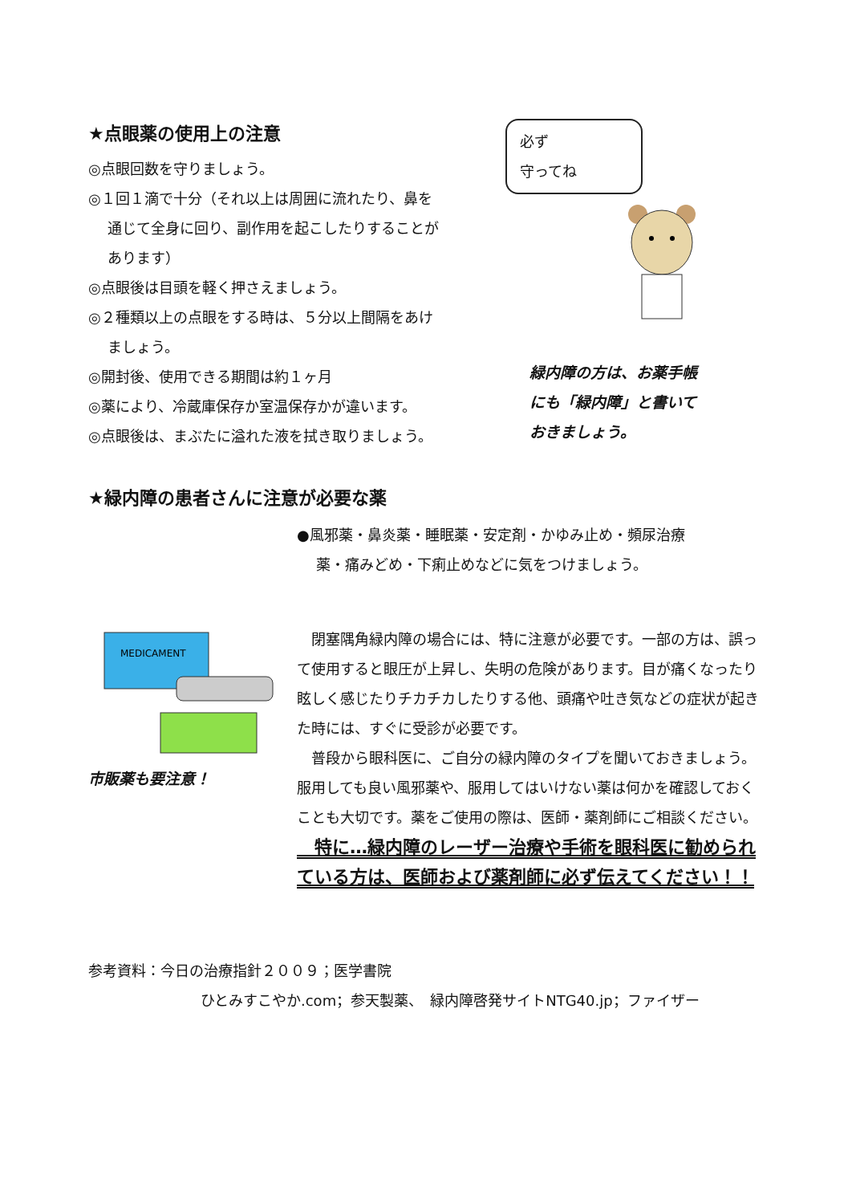★点眼薬の使用上の注意
◎点眼回数を守りましょう。
◎１回１滴で十分（それ以上は周囲に流れたり、鼻を
通じて全身に回り、副作用を起こしたりすることが
あります）
◎点眼後は目頭を軽く押さえましょう。
◎２種類以上の点眼をする時は、５分以上間隔をあけ
ましょう。
◎開封後、使用できる期間は約１ヶ月
◎薬により、冷蔵庫保存か室温保存かが違います。
◎点眼後は、まぶたに溢れた液を拭き取りましょう。
必ず
守ってね
緑内障の方は、お薬手帳
にも「緑内障」と書いて
おきましょう。
★緑内障の患者さんに注意が必要な薬
MEDICAMENT
市販薬も要注意！
●風邪薬・鼻炎薬・睡眠薬・安定剤・かゆみ止め・頻尿治療
薬・痛みどめ・下痢止めなどに気をつけましょう。
　閉塞隅角緑内障の場合には、特に注意が必要です。一部の方は、誤って使用すると眼圧が上昇し、失明の危険があります。目が痛くなったり眩しく感じたりチカチカしたりする他、頭痛や吐き気などの症状が起きた時には、すぐに受診が必要です。
　普段から眼科医に、ご自分の緑内障のタイプを聞いておきましょう。服用しても良い風邪薬や、服用してはいけない薬は何かを確認しておくことも大切です。薬をご使用の際は、医師・薬剤師にご相談ください。
　特に…緑内障のレーザー治療や手術を眼科医に勧められている方は、医師および薬剤師に必ず伝えてください！！
参考資料：今日の治療指針２００９；医学書院
ひとみすこやか.com；参天製薬、　緑内障啓発サイトNTG40.jp；ファイザー